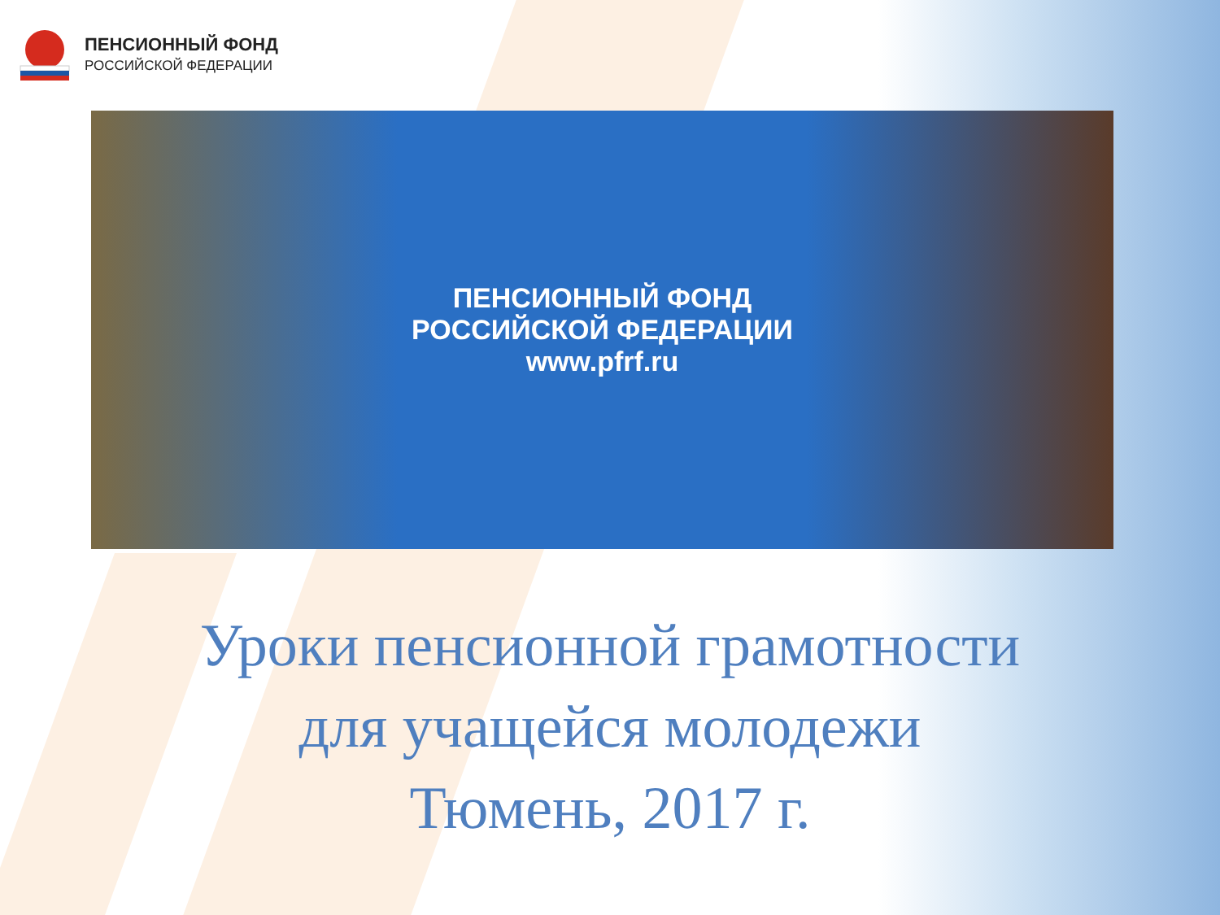ПЕНСИОННЫЙ ФОНД
РОССИЙСКОЙ ФЕДЕРАЦИИ
ПЕНСИОННЫЙ ФОНД
РОССИЙСКОЙ ФЕДЕРАЦИИ
www.pfrf.ru
Уроки пенсионной грамотности
для учащейся молодежи
Тюмень, 2017 г.